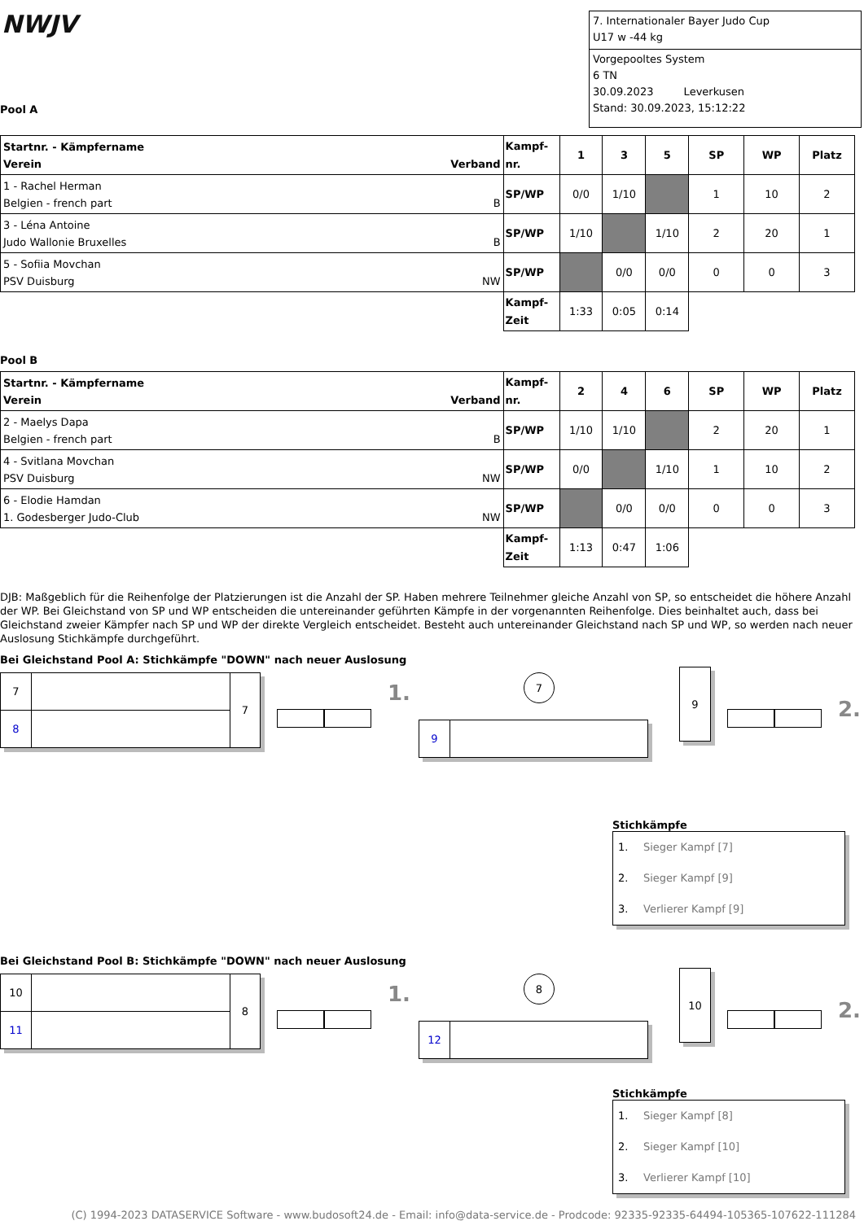NWJV
Pool A
7. Internationaler Bayer Judo Cup
U17 w -44 kg
Vorgepooltes System
6 TN
30.09.2023 Leverkusen
Stand: 30.09.2023, 15:12:22
| Startnr. - Kämpfername Verein Verband | Kampf- nr. | 1 | 3 | 5 | SP | WP | Platz |
| --- | --- | --- | --- | --- | --- | --- | --- |
| 1 - Rachel Herman Belgien - french part B | SP/WP | 0/0 | 1/10 | | 1 | 10 | 2 |
| 3 - Léna Antoine Judo Wallonie Bruxelles B | SP/WP | 1/10 | | 1/10 | 2 | 20 | 1 |
| 5 - Sofiia Movchan PSV Duisburg NW | SP/WP | | 0/0 | 0/0 | 0 | 0 | 3 |
| | Kampf- Zeit | 1:33 | 0:05 | 0:14 | | | |
Pool B
| Startnr. - Kämpfername Verein Verband | Kampf- nr. | 2 | 4 | 6 | SP | WP | Platz |
| --- | --- | --- | --- | --- | --- | --- | --- |
| 2 - Maelys Dapa Belgien - french part B | SP/WP | 1/10 | 1/10 | | 2 | 20 | 1 |
| 4 - Svitlana Movchan PSV Duisburg NW | SP/WP | 0/0 | | 1/10 | 1 | 10 | 2 |
| 6 - Elodie Hamdan 1. Godesberger Judo-Club NW | SP/WP | | 0/0 | 0/0 | 0 | 0 | 3 |
| | Kampf- Zeit | 1:13 | 0:47 | 1:06 | | | |
DJB: Maßgeblich für die Reihenfolge der Platzierungen ist die Anzahl der SP. Haben mehrere Teilnehmer gleiche Anzahl von SP, so entscheidet die höhere Anzahl der WP. Bei Gleichstand von SP und WP entscheiden die untereinander geführten Kämpfe in der vorgenannten Reihenfolge. Dies beinhaltet auch, dass bei Gleichstand zweier Kämpfer nach SP und WP der direkte Vergleich entscheidet. Besteht auch untereinander Gleichstand nach SP und WP, so werden nach neuer Auslosung Stichkämpfe durchgeführt.
Bei Gleichstand Pool A: Stichkämpfe "DOWN" nach neuer Auslosung
7
8
7
1.
7
9
9
2.
Stichkämpfe
1. Sieger Kampf [7]
2. Sieger Kampf [9]
3. Verlierer Kampf [9]
Bei Gleichstand Pool B: Stichkämpfe "DOWN" nach neuer Auslosung
10
11
8
1.
8
12
10
2.
Stichkämpfe
1. Sieger Kampf [8]
2. Sieger Kampf [10]
3. Verlierer Kampf [10]
(C) 1994-2023 DATASERVICE Software - www.budosoft24.de - Email: info@data-service.de - Prodcode: 92335-92335-64494-105365-107622-111284